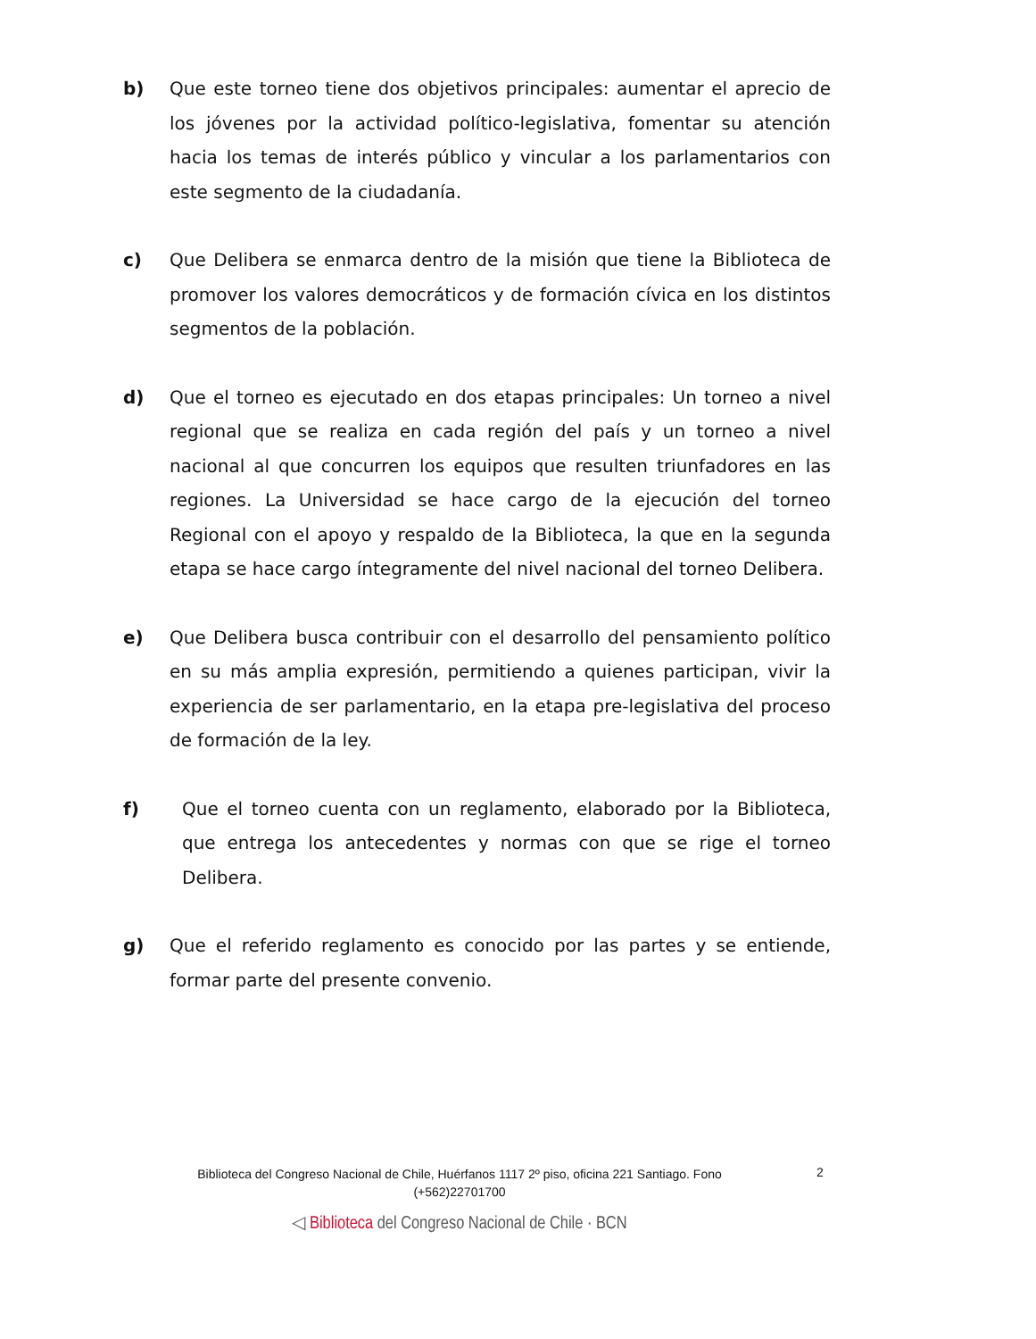b) Que este torneo tiene dos objetivos principales: aumentar el aprecio de los jóvenes por la actividad político-legislativa, fomentar su atención hacia los temas de interés público y vincular a los parlamentarios con este segmento de la ciudadanía.
c) Que Delibera se enmarca dentro de la misión que tiene la Biblioteca de promover los valores democráticos y de formación cívica en los distintos segmentos de la población.
d) Que el torneo es ejecutado en dos etapas principales: Un torneo a nivel regional que se realiza en cada región del país y un torneo a nivel nacional al que concurren los equipos que resulten triunfadores en las regiones. La Universidad se hace cargo de la ejecución del torneo Regional con el apoyo y respaldo de la Biblioteca, la que en la segunda etapa se hace cargo íntegramente del nivel nacional del torneo Delibera.
e) Que Delibera busca contribuir con el desarrollo del pensamiento político en su más amplia expresión, permitiendo a quienes participan, vivir la experiencia de ser parlamentario, en la etapa pre-legislativa del proceso de formación de la ley.
f) Que el torneo cuenta con un reglamento, elaborado por la Biblioteca, que entrega los antecedentes y normas con que se rige el torneo Delibera.
g) Que el referido reglamento es conocido por las partes y se entiende, formar parte del presente convenio.
Biblioteca del Congreso Nacional de Chile, Huérfanos 1117 2º piso, oficina 221 Santiago. Fono (+562)22701700
◁ Biblioteca del Congreso Nacional de Chile · BCN
2